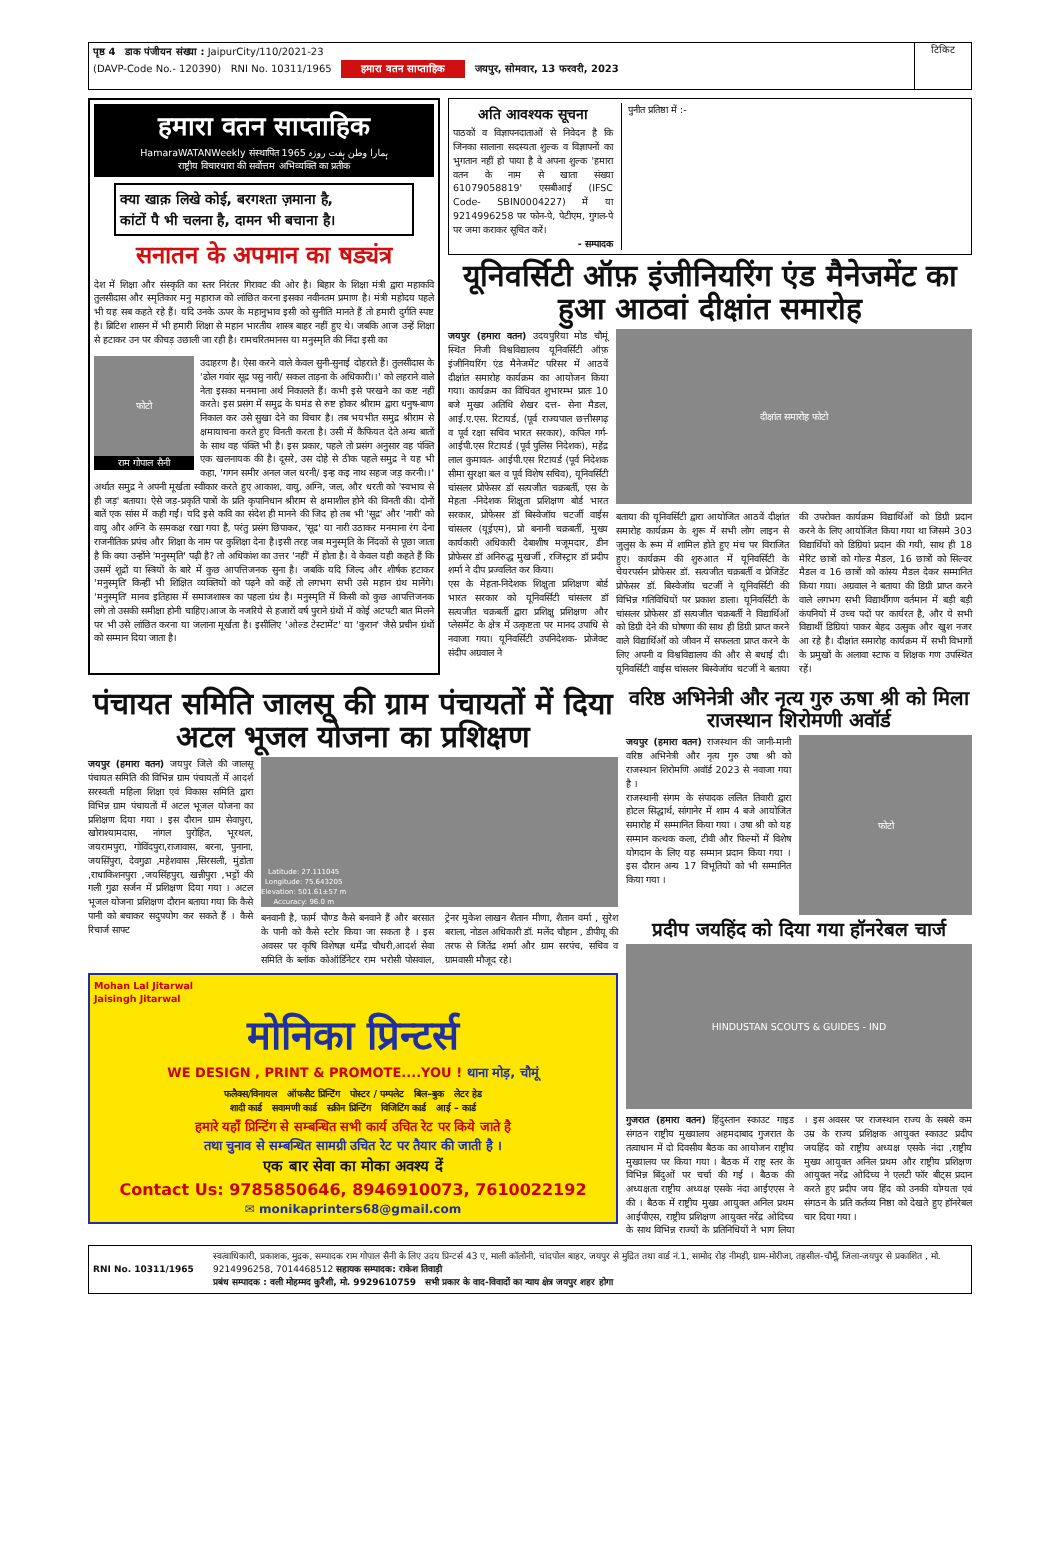पृष्ठ 4 डाक पंजीयन संख्या : JaipurCity/110/2021-23
(DAVP-Code No.- 120390) RNI No. 10311/1965 हमारा वतन साप्ताहिक जयपुर, सोमवार, 13 फरवरी, 2023
टिकिट
हमारा वतन साप्ताहिक
HamaraWATANWeekly संस्थापित 1965 ہمارا وطن ہفت روزہ
राष्ट्रीय विचारधारा की सर्वोत्तम अभिव्यक्ति का प्रतीक
क्या खाक़ लिखे कोई, बरगश्ता ज़माना है,
कांटों पै भी चलना है, दामन भी बचाना है।
सनातन के अपमान का षड्यंत्र
देश में शिक्षा और संस्कृति का स्तर निरंतर गिरावट की ओर है। बिहार के शिक्षा मंत्री द्वारा महाकवि तुलसीदास और स्मृतिकार मनु महाराज को लांछित करना इसका नवीनतम प्रमाण है। मंत्री महोदय पहले भी यह सब कहते रहे हैं। यदि उनके ऊपर के महानुभाव इसी को सुनीति मानते हैं तो हमारी दुर्गति स्पष्ट है। ब्रिटिश शासन में भी हमारी शिक्षा से महान भारतीय शास्त्र बाहर नहीं हुए थे। जबकि आज उन्हें शिक्षा से हटाकर उन पर कीचड़ उछाली जा रही है। रामचरितमानस या मनुस्मृति की निंदा इसी का
फोटो
राम गोपाल सैनी
उदाहरण है। ऐसा करने वाले केवल सुनी-सुनाई दोहराते हैं। तुलसीदास के 'ढोल गवांर सूद्र पसु नारी/ सकल ताड़ना के अधिकारी।।' को लहराने वाले नेता इसका मनमाना अर्थ निकालते हैं। कभी इसे परखने का कष्ट नहीं करते। इस प्रसंग में समुद्र के घमंड से रुष्ट होकर श्रीराम द्वारा धनुष-बाण निकाल कर उसे सुखा देने का विचार है। तब भयभीत समुद्र श्रीराम से क्षमायाचना करते हुए विनती करता है। उसी में कैफियत देते अन्य बातों के साथ वह पंक्ति भी है। इस प्रकार, पहले तो प्रसंग अनुसार वह पंक्ति एक खलनायक की है। दूसरे, उस दोहे से ठीक पहले समुद्र ने यह भी कहा, 'गगन समीर अनल जल धरनी/ इन्ह कइ नाथ सहज जड़ करनी।।' अर्थात समुद्र ने अपनी मूर्खता स्वीकार करते हुए आकाश, वायु, अग्नि, जल, और धरती को 'स्वभाव से ही जड़' बताया। ऐसे जड़-प्रकृति पात्रों के प्रति कृपानिधान श्रीराम से क्षमाशील होने की विनती की। दोनों बातें एक सांस में कही गईं। यदि इसे कवि का संदेश ही मानने की जिद हो तब भी 'सूद्र' और 'नारी' को वायु और अग्नि के समकक्ष रखा गया है, परंतु प्रसंग छिपाकर, 'सूद्र' या नारी उठाकर मनमाना रंग देना राजनीतिक प्रपंच और शिक्षा के नाम पर कुशिक्षा देना है।इसी तरह जब मनुस्मृति के निंदकों से पूछा जाता है कि क्या उन्होंने 'मनुस्मृति' पढ़ी है? तो अधिकांश का उत्तर 'नहीं' में होता है। वे केवल यही कहते हैं कि उसमें शूद्रों या स्त्रियों के बारे में कुछ आपत्तिजनक सुना है। जबकि यदि जिल्द और शीर्षक हटाकर 'मनुस्मृति' किन्हीं भी शिक्षित व्यक्तियों को पढ़ने को कहें तो लगभग सभी उसे महान ग्रंथ मानेंगे। 'मनुस्मृति' मानव इतिहास में समाजशास्त्र का पहला ग्रंथ है। मनुस्मृति में किसी को कुछ आपत्तिजनक लगे तो उसकी समीक्षा होनी चाहिए।आज के नजरिये से हजारों वर्ष पुराने ग्रंथों में कोई अटपटी बात मिलने पर भी उसे लांछित करना या जलाना मूर्खता है। इसीलिए 'ओल्ड टेस्टामेंट' या 'कुरान' जैसे प्रचीन ग्रंथों को सम्मान दिया जाता है।
अति आवश्यक सूचना
पाठकों व विज्ञापनदाताओं से निवेदन है कि जिनका सालाना सदस्यता शुल्क व विज्ञापनों का भुगतान नहीं हो पाया है वे अपना शुल्क 'हमारा वतन के नाम से खाता संख्या 61079058819' एसबीआई (IFSC Code- SBIN0004227) में या 9214996258 पर फोन-पे, पेटीएम, गुगल-पे पर जमा कराकर सूचित करें।
- सम्पादक
पुनीत प्रतिष्ठा में :-
यूनिवर्सिटी ऑफ़ इंजीनियरिंग एंड मैनेजमेंट का हुआ आठवां दीक्षांत समारोह
जयपुर (हमारा वतन) उदयपुरिया मोड चौमूं स्थित निजी विश्वविद्यालय यूनिवर्सिटी ऑफ़ इंजीनियरिंग एंड मैनेजमेंट परिसर में आठवें दीक्षांत समारोह कार्यक्रम का आयोजन किया गया। कार्यक्रम का विधिवत शुभारम्भ प्रातः 10 बजे मुख्य अतिथि शेखर दत्त- सेना मैडल, आई.ए.एस. रिटायर्ड, (पूर्व राज्यपाल छत्तीसगढ़ व पूर्व रक्षा सचिव भारत सरकार), कपिल गर्ग- आईपी.एस रिटायर्ड (पूर्व पुलिस निदेशक), महेंद्र लाल कुमावत- आईपी.एस रिटायर्ड (पूर्व निदेशक सीमा सुरक्षा बल व पूर्व विशेष सचिव), यूनिवर्सिटी चांसलर प्रोफेसर डॉ सत्यजीत चक्रबर्ती, एस के मेहता -निदेशक शिक्षुता प्रशिक्षण बोर्ड भारत सरकार, प्रोफेसर डॉ बिस्वेजॉय चटर्जी वाईस चांसलर (यूईएम), प्रो बनानी चक्रबर्ती, मुख्य कार्यकारी अधिकारी देबाशीष मजूमदार, डीन प्रोफेसर डॉ अनिरुद्ध मुखर्जी , रजिस्ट्रार डॉ प्रदीप शर्मा ने दीप प्रज्वलित कर किया।
एस के मेहता-निदेशक शिक्षुता प्रशिक्षण बोर्ड भारत सरकार को यूनिवर्सिटी चांसलर डॉ सत्यजीत चक्रबर्ती द्वारा प्रशिक्षु प्रशिक्षण और प्लेसमेंट के क्षेत्र में उत्कृष्टता पर मानद उपाधि से नवाजा गया। यूनिवर्सिटी उपनिदेशक- प्रोजेक्ट संदीप अग्रवाल ने
दीक्षांत समारोह फोटो
बताया की यूनिवर्सिटी द्वारा आयोजित आठवें दीक्षांत समारोह कार्यक्रम के शुरू में सभी लोग लाइन से जुलुस के रूम में शामिल होते हुए मंच पर विराजित हुए। कार्यक्रम की शुरुआत में यूनिवर्सिटी के चेयरपर्सन प्रोफेसर डॉ. सत्यजीत चक्रबर्ती व प्रेजिडेंट प्रोफेसर डॉ. बिस्वेजॉय चटर्जी ने यूनिवर्सिटी की विभिन्न गतिविधियों पर प्रकाश डाला। यूनिवर्सिटी के चांसलर प्रोफेसर डॉ सत्यजीत चक्रबर्ती ने विद्यार्थिओं को डिग्री देने की घोषणा की साथ ही डिग्री प्राप्त करने वाले विद्यार्थिओं को जीवन में सफलता प्राप्त करने के लिए अपनी व विश्वविद्यालय की और से बधाई दी। यूनिवर्सिटी वाईस चांसलर बिस्वेजॉय चटर्जी ने बताया की उपरोक्त कार्यक्रम विद्यार्थिओं को डिग्री प्रदान करने के लिए आयोजित किया गया था जिसमे 303 विद्यार्थियों को डिग्रियां प्रदान की गयी, साथ ही 18 मेरिट छात्रों को गोल्ड मैडल, 16 छात्रों को सिल्वर मैडल व 16 छात्रों को कांस्य मैडल देकर सम्मानित किया गया। अग्रवाल ने बताया की डिग्री प्राप्त करने वाले लगभग सभी विद्यार्थीगण वर्तमान में बड़ी बड़ी कंपनियों में उच्च पदों पर कार्यरत है, और ये सभी विद्यार्थी डिग्रियां पाकर बेहद उत्सुक और खुश नजर आ रहे है। दीक्षांत समारोह कार्यक्रम में सभी विभागों के प्रमुखों के अलावा स्टाफ व शिक्षक गण उपस्थित रहें।
पंचायत समिति जालसू की ग्राम पंचायतों में दिया अटल भूजल योजना का प्रशिक्षण
जयपुर (हमारा वतन) जयपुर जिले की जालसू पंचायत समिति की विभिन्न ग्राम पंचायतों में आदर्श सरस्वती महिला शिक्षा एवं विकास समिति द्वारा विभिन्न ग्राम पंचायतों में अटल भूजल योजना का प्रशिक्षण दिया गया । इस दौरान ग्राम सेवापुरा, खोराश्यामदास, नांगल पुरोहित, भूरथल, जयरामपुरा, गोविंदपुरा,राजावास, बरना, पुनाना, जयसिंपुरा, देवगुढा ,महेशवास ,सिरसली, मुंडोता ,राधाकिशनपुरा ,जयसिंहपुरा, खन्नीपुरा ,भट्टों की गली गुढा सर्जन में प्रशिक्षण दिया गया । अटल भूजल योजना प्रशिक्षण दौरान बताया गया कि कैसे पानी को बचाकर सदुपयोग कर सकते हैं । कैसे रिचार्ज साफ्ट
Latitude: 27.111045
Longitude: 75.643205
Elevation: 501.61±57 m
Accuracy: 96.0 m
बनवानी है, फार्म पौण्ड कैसे बनवाने हैं और बरसात के पानी को कैसे स्टोर किया जा सकता है । इस अवसर पर कृषि विशेषज्ञ धर्मेंद्र चौधरी,आदर्श सेवा समिति के ब्लॉक कोऑर्डिनेटर राम भरोसी पोसवाल, ट्रेनर मुकेश लाखन शैतान मीणा, शैतान वर्मा , सुरेश बराला, नोडल अधिकारी डॉ. मलेंद चौहान , डीपीयू की तरफ से जितेंद्र शर्मा और ग्राम सरपंच, सचिव व ग्रामवासी मौजूद रहे।
Mohan Lal Jitarwal
Jaisingh Jitarwal
मोनिका प्रिन्टर्स
WE DESIGN , PRINT & PROMOTE....YOU ! थाना मोड़, चौमूं
फलैक्स/विनायल ऑफसैट प्रिन्टिंग पोस्टर / पम्पलेट बिल–बुक लेटर हेड
शादी कार्ड सवामणी कार्ड स्क्रीन प्रिन्टिंग विजिटिंग कार्ड आई – कार्ड
हमारे यहाँ प्रिन्टिंग से सम्बन्धित सभी कार्य उचित रेट पर किये जाते है
तथा चुनाव से सम्बन्धित सामग्री उचित रेट पर तैयार की जाती है ।
एक बार सेवा का मोका अवश्य दें
Contact Us: 9785850646, 8946910073, 7610022192
✉ monikaprinters68@gmail.com
वरिष्ठ अभिनेत्री और नृत्य गुरु ऊषा श्री को मिला राजस्थान शिरोमणी अवॉर्ड
जयपुर (हमारा वतन) राजस्थान की जानी-मानी वरिष्ठ अभिनेत्री और नृत्य गुरु उषा श्री को राजस्थान शिरोमणि अवॉर्ड 2023 से नवाजा गया है ।
राजस्थानी संगम के संपादक ललित तिवारी द्वारा होटल सिद्धार्थ, सांगानेर में शाम 4 बजे आयोजित समारोह में सम्मानित किया गया । उषा श्री को यह सम्मान कत्थक कला, टीवी और फिल्मों में विशेष योगदान के लिए यह सम्मान प्रदान किया गया । इस दौरान अन्य 17 विभूतियों को भी सम्मानित किया गया ।
फोटो
प्रदीप जयहिंद को दिया गया हॉनरेबल चार्ज
HINDUSTAN SCOUTS & GUIDES - IND
गुजरात (हमारा वतन) हिंदुस्तान स्काउट गाइड संगठन राष्ट्रीय मुख्यालय अहमदाबाद गुजरात के तत्वाधान में दो दिवसीय बैठक का आयोजन राष्ट्रीय मुख्यालय पर किया गया । बैठक में राष्ट्र स्तर के विभिन्न बिंदुओं पर चर्चा की गई । बैठक की अध्यक्षता राष्ट्रीय अध्यक्ष एसके नंदा आईएएस ने की । बैठक में राष्ट्रीय मुख्य आयुक्त अनिल प्रथम आईपीएस, राष्ट्रीय प्रशिक्षण आयुक्त नरेंद्र ओदिच्य के साथ विभिन्न राज्यों के प्रतिनिधियों ने भाग लिया । इस अवसर पर राजस्थान राज्य के सबसे कम उम्र के राज्य प्रशिक्षक आयुक्त स्काउट प्रदीप जयहिंद को राष्ट्रीय अध्यक्ष एसके नंदा ,राष्ट्रीय मुख्य आयुक्त अनिल प्रथम और राष्ट्रीय प्रशिक्षण आयुक्त नरेंद्र ओदिच्य ने एलटी फॉर बीट्स प्रदान करते हुए प्रदीप जय हिंद को उनकी योग्यता एवं संगठन के प्रति कर्तव्य निष्ठा को देखते हुए हॉनरेबल चार दिया गया ।
RNI No. 10311/1965 स्वत्वाधिकारी, प्रकाशक, मुद्रक, सम्पादक राम गोपाल सैनी के लिए उदय प्रिन्टर्स 43 ए, माली कॉलोनी, चांदपोल बाहर, जयपुर से मुद्रित तथा वार्ड नं.1, सामोद रोड़ नीमड़ी, ग्राम-मोरीजा, तहसील-चौमूँ, जिला-जयपुर से प्रकाशित , मो. 9214996258, 7014468512 सहायक सम्पादक: राकेश तिवाड़ी
प्रबंध सम्पादक : वली मोहम्मद कुरैशी, मो. 9929610759 सभी प्रकार के वाद-विवादों का न्याय क्षेत्र जयपुर शहर होगा